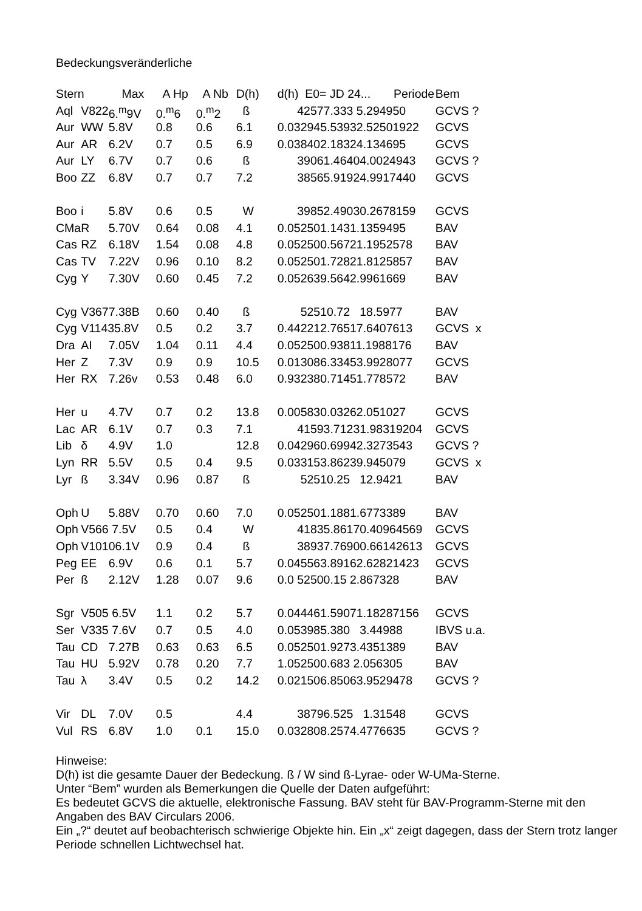Bedeckungsveränderliche
| Stern | | Max | A Hp | A Nb | D(h) | d(h) E0= JD 24... Periode | Bem |
| --- | --- | --- | --- | --- | --- | --- | --- |
| Aql | V822 | 6.<sup>m</sup>9V | 0.<sup>m</sup>6 | 0.<sup>m</sup>2 | ß | 42577.333 5.294950 | GCVS ? |
| Aur | WW | 5.8V | 0.8 | 0.6 | 6.1 | 0.032945.53932.52501922 | GCVS |
| Aur | AR | 6.2V | 0.7 | 0.5 | 6.9 | 0.038402.18324.134695 | GCVS |
| Aur | LY | 6.7V | 0.7 | 0.6 | ß | 39061.46404.0024943 | GCVS ? |
| Boo | ZZ | 6.8V | 0.7 | 0.7 | 7.2 | 38565.91924.9917440 | GCVS |
| Boo | i | 5.8V | 0.6 | 0.5 | W | 39852.49030.2678159 | GCVS |
| CMa | R | 5.70V | 0.64 | 0.08 | 4.1 | 0.052501.1431.1359495 | BAV |
| Cas | RZ | 6.18V | 1.54 | 0.08 | 4.8 | 0.052500.56721.1952578 | BAV |
| Cas | TV | 7.22V | 0.96 | 0.10 | 8.2 | 0.052501.72821.8125857 | BAV |
| Cyg | Y | 7.30V | 0.60 | 0.45 | 7.2 | 0.052639.5642.9961669 | BAV |
| Cyg | V3677.38B | | 0.60 | 0.40 | ß | 52510.72 18.5977 | BAV |
| Cyg | V11435.8V | | 0.5 | 0.2 | 3.7 | 0.442212.76517.6407613 | GCVS x |
| Dra | AI | 7.05V | 1.04 | 0.11 | 4.4 | 0.052500.93811.1988176 | BAV |
| Her | Z | 7.3V | 0.9 | 0.9 | 10.5 | 0.013086.33453.9928077 | GCVS |
| Her | RX | 7.26v | 0.53 | 0.48 | 6.0 | 0.932380.71451.778572 | BAV |
| Her | u | 4.7V | 0.7 | 0.2 | 13.8 | 0.005830.03262.051027 | GCVS |
| Lac | AR | 6.1V | 0.7 | 0.3 | 7.1 | 41593.71231.98319204 | GCVS |
| Lib | δ | 4.9V | 1.0 | | 12.8 | 0.042960.69942.3273543 | GCVS ? |
| Lyn | RR | 5.5V | 0.5 | 0.4 | 9.5 | 0.033153.86239.945079 | GCVS x |
| Lyr | ß | 3.34V | 0.96 | 0.87 | ß | 52510.25 12.9421 | BAV |
| Oph | U | 5.88V | 0.70 | 0.60 | 7.0 | 0.052501.1881.6773389 | BAV |
| Oph | V566 7.5V | | 0.5 | 0.4 | W | 41835.86170.40964569 | GCVS |
| Oph | V10106.1V | | 0.9 | 0.4 | ß | 38937.76900.66142613 | GCVS |
| Peg | EE | 6.9V | 0.6 | 0.1 | 5.7 | 0.045563.89162.62821423 | GCVS |
| Per | ß | 2.12V | 1.28 | 0.07 | 9.6 | 0.0 52500.15 2.867328 | BAV |
| Sgr | V505 6.5V | | 1.1 | 0.2 | 5.7 | 0.044461.59071.18287156 | GCVS |
| Ser | V335 7.6V | | 0.7 | 0.5 | 4.0 | 0.053985.380 3.44988 | IBVS u.a. |
| Tau | CD | 7.27B | 0.63 | 0.63 | 6.5 | 0.052501.9273.4351389 | BAV |
| Tau | HU | 5.92V | 0.78 | 0.20 | 7.7 | 1.052500.683 2.056305 | BAV |
| Tau | λ | 3.4V | 0.5 | 0.2 | 14.2 | 0.021506.85063.9529478 | GCVS ? |
| Vir | DL | 7.0V | 0.5 | | 4.4 | 38796.525 1.31548 | GCVS |
| Vul | RS | 6.8V | 1.0 | 0.1 | 15.0 | 0.032808.2574.4776635 | GCVS ? |
Hinweise:
D(h) ist die gesamte Dauer der Bedeckung. ß / W sind ß-Lyrae- oder W-UMa-Sterne.
Unter “Bem” wurden als Bemerkungen die Quelle der Daten aufgeführt:
Es bedeutet GCVS die aktuelle, elektronische Fassung. BAV steht für BAV-Programm-Sterne mit den Angaben des BAV Circulars 2006.
Ein „?“ deutet auf beobachterisch schwierige Objekte hin. Ein „x“ zeigt dagegen, dass der Stern trotz langer Periode schnellen Lichtwechsel hat.